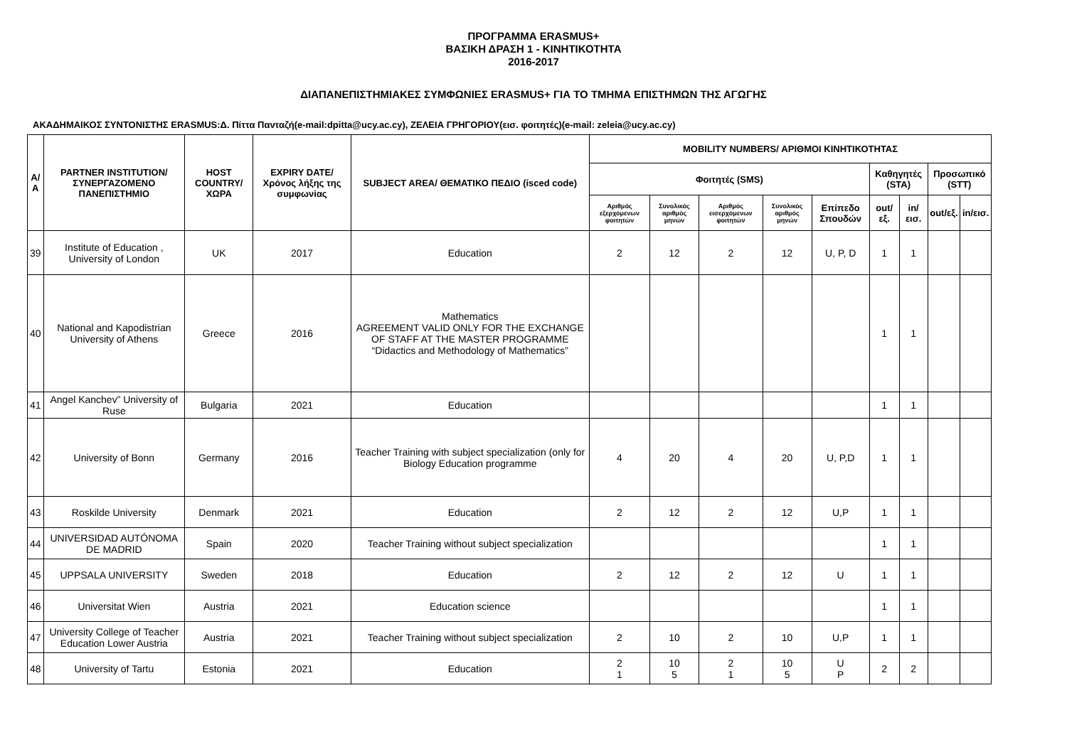ΠΡΟΓΡΑΜΜΑ ERASMUS+
ΒΑΣΙΚΗ ΔΡΑΣΗ 1 - ΚΙΝΗΤΙΚΟΤΗΤΑ
2016-2017
ΔΙΑΠΑΝΕΠΙΣΤΗΜΙΑΚΕΣ ΣΥΜΦΩΝΙΕΣ ERASMUS+ ΓΙΑ ΤΟ ΤΜΗΜΑ ΕΠΙΣΤΗΜΩΝ ΤΗΣ ΑΓΩΓΗΣ
ΑΚΑΔΗΜΑΙΚΟΣ ΣΥΝΤΟΝΙΣΤΗΣ ERASMUS:Δ. Πίττα Πανταζή(e-mail:dpitta@ucy.ac.cy), ΖΕΛΕΙΑ ΓΡΗΓΟΡΙΟΥ(εισ. φοιτητές)(e-mail: zeleia@ucy.ac.cy)
| Α/Α | PARTNER INSTITUTION/ ΣΥΝΕΡΓΑΖΟΜΕΝΟ ΠΑΝΕΠΙΣΤΗΜΙΟ | HOST COUNTRY/ ΧΩΡΑ | EXPIRY DATE/ Χρόνος λήξης της συμφωνίας | SUBJECT AREA/ ΘΕΜΑΤΙΚΟ ΠΕΔΙΟ (isced code) | MOBILITY NUMBERS/ ΑΡΙΘΜΟΙ ΚΙΝΗΤΙΚΟΤΗΤΑΣ | | | | | | | | |
| --- | --- | --- | --- | --- | --- | --- | --- | --- | --- | --- | --- | --- | --- |
| | | | | | Φοιτητές (SMS) | | | | | Καθηγητές (STA) | | Προσωπικό (STT) | |
| | | | | | Αριθμός εξερχόμενων φοιτητών | Συνολικός αριθμός μηνών | Αριθμός εισερχόμενων φοιτητών | Συνολικός αριθμός μηνών | Επίπεδο Σπουδών | out/εξ. | in/εισ. | out/εξ. | in/εισ. |
| 39 | Institute of Education , University of London | UK | 2017 | Education | 2 | 12 | 2 | 12 | U, P, D | 1 | 1 | | |
| 40 | National and Kapodistrian University of Athens | Greece | 2016 | Mathematics AGREEMENT VALID ONLY FOR THE EXCHANGE OF STAFF AT THE MASTER PROGRAMME “Didactics and Methodology of Mathematics” | | | | | | 1 | 1 | | |
| 41 | Angel Kanchev” University of Ruse | Bulgaria | 2021 | Education | | | | | | 1 | 1 | | |
| 42 | University of Bonn | Germany | 2016 | Teacher Training with subject specialization (only for Biology Education programme | 4 | 20 | 4 | 20 | U, P,D | 1 | 1 | | |
| 43 | Roskilde University | Denmark | 2021 | Education | 2 | 12 | 2 | 12 | U,P | 1 | 1 | | |
| 44 | UNIVERSIDAD AUTÓNOMA DE MADRID | Spain | 2020 | Teacher Training without subject specialization | | | | | | 1 | 1 | | |
| 45 | UPPSALA UNIVERSITY | Sweden | 2018 | Education | 2 | 12 | 2 | 12 | U | 1 | 1 | | |
| 46 | Universitat Wien | Austria | 2021 | Education science | | | | | | 1 | 1 | | |
| 47 | University College of Teacher Education Lower Austria | Austria | 2021 | Teacher Training without subject specialization | 2 | 10 | 2 | 10 | U,P | 1 | 1 | | |
| 48 | University of Tartu | Estonia | 2021 | Education | 2 1 | 10 5 | 2 1 | 10 5 | U P | 2 | 2 | | |